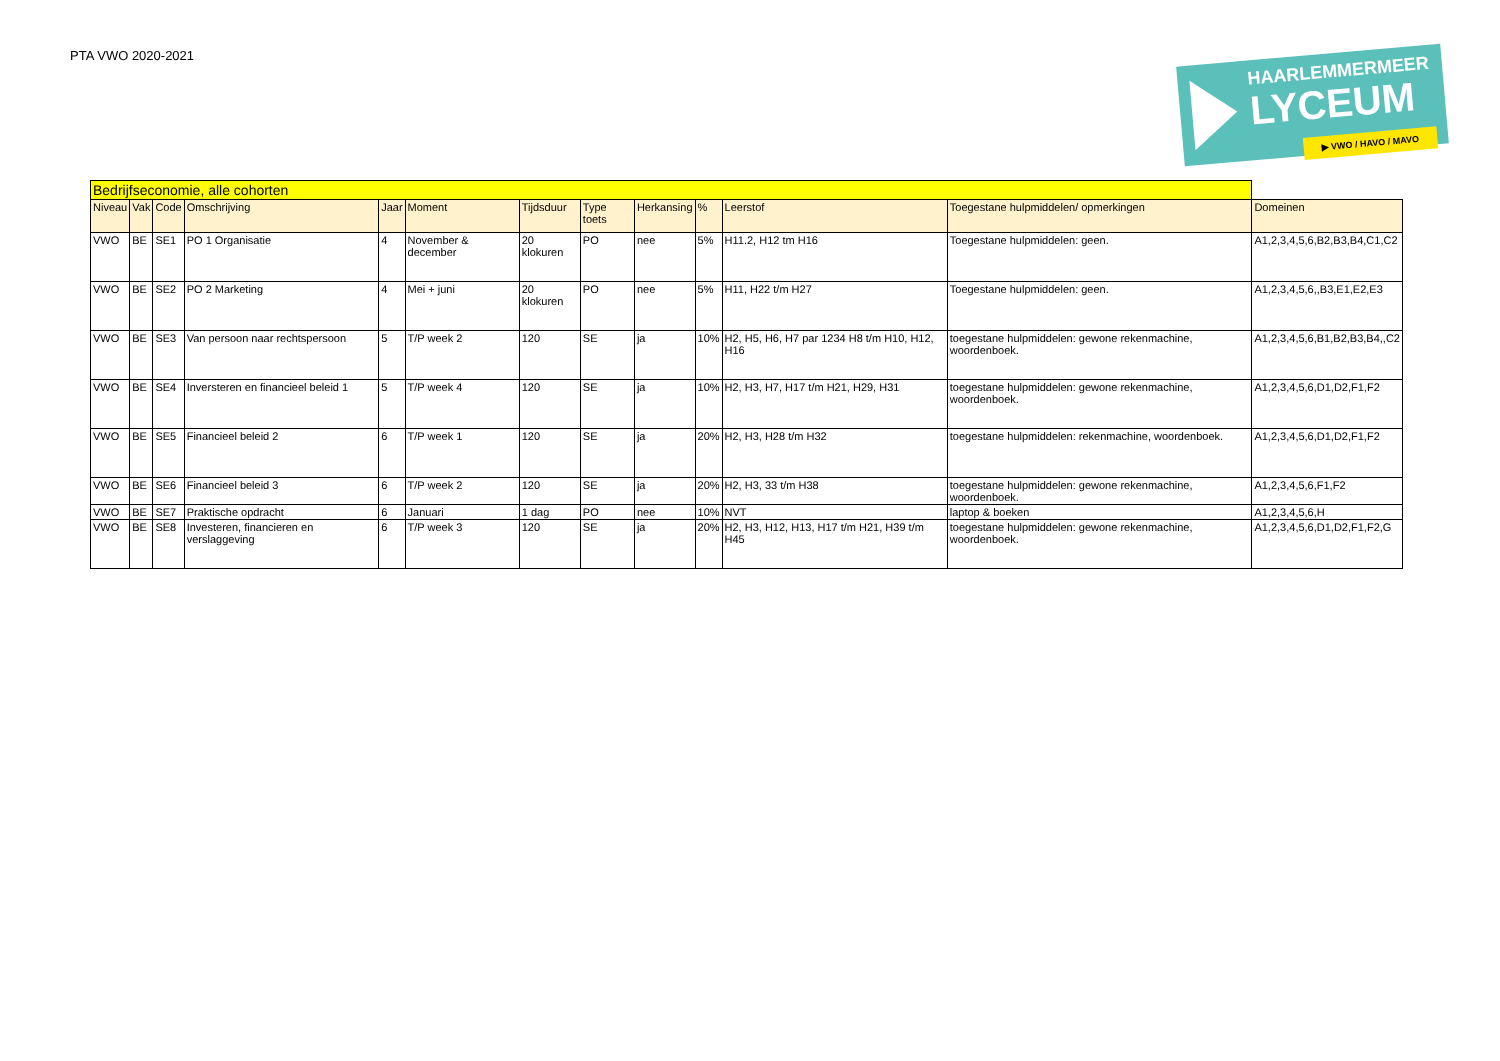PTA VWO 2020-2021
HAARLEMMERMEER
LYCEUM
▶ VWO / HAVO / MAVO
| Bedrijfseconomie, alle cohorten | | | | | | | | | | | | |
| --- | --- | --- | --- | --- | --- | --- | --- | --- | --- | --- | --- | --- |
| Niveau | Vak | Code | Omschrijving | Jaar | Moment | Tijdsduur | Type toets | Herkansing | % | Leerstof | Toegestane hulpmiddelen/ opmerkingen | Domeinen |
| VWO | BE | SE1 | PO 1 Organisatie | 4 | November & december | 20 klokuren | PO | nee | 5% | H11.2, H12 tm H16 | Toegestane hulpmiddelen: geen. | A1,2,3,4,5,6,B2,B3,B4,C1,C2 |
| VWO | BE | SE2 | PO 2 Marketing | 4 | Mei + juni | 20 klokuren | PO | nee | 5% | H11, H22 t/m H27 | Toegestane hulpmiddelen: geen. | A1,2,3,4,5,6,,B3,E1,E2,E3 |
| VWO | BE | SE3 | Van persoon naar rechtspersoon | 5 | T/P week 2 | 120 | SE | ja | 10% | H2, H5, H6, H7 par 1234 H8 t/m H10, H12, H16 | toegestane hulpmiddelen: gewone rekenmachine, woordenboek. | A1,2,3,4,5,6,B1,B2,B3,B4,,C2 |
| VWO | BE | SE4 | Inversteren en financieel beleid 1 | 5 | T/P week 4 | 120 | SE | ja | 10% | H2, H3, H7, H17 t/m H21, H29, H31 | toegestane hulpmiddelen: gewone rekenmachine, woordenboek. | A1,2,3,4,5,6,D1,D2,F1,F2 |
| VWO | BE | SE5 | Financieel beleid 2 | 6 | T/P week 1 | 120 | SE | ja | 20% | H2, H3, H28 t/m H32 | toegestane hulpmiddelen: rekenmachine, woordenboek. | A1,2,3,4,5,6,D1,D2,F1,F2 |
| VWO | BE | SE6 | Financieel beleid 3 | 6 | T/P week 2 | 120 | SE | ja | 20% | H2, H3, 33 t/m H38 | toegestane hulpmiddelen: gewone rekenmachine, woordenboek. | A1,2,3,4,5,6,F1,F2 |
| VWO | BE | SE7 | Praktische opdracht | 6 | Januari | 1 dag | PO | nee | 10% | NVT | laptop & boeken | A1,2,3,4,5,6,H |
| VWO | BE | SE8 | Investeren, financieren en verslaggeving | 6 | T/P week 3 | 120 | SE | ja | 20% | H2, H3, H12, H13, H17 t/m H21, H39 t/m H45 | toegestane hulpmiddelen: gewone rekenmachine, woordenboek. | A1,2,3,4,5,6,D1,D2,F1,F2,G |